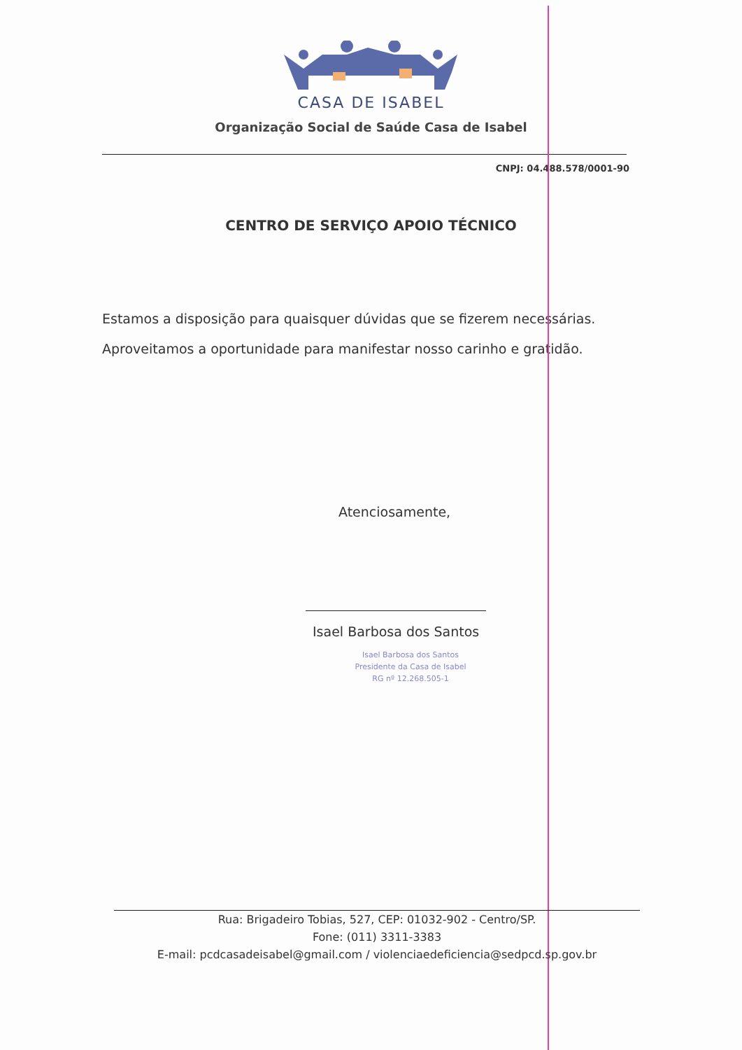CASA DE ISABEL
Organização Social de Saúde Casa de Isabel
CNPJ: 04.488.578/0001-90
CENTRO DE SERVIÇO APOIO TÉCNICO
Estamos a disposição para quaisquer dúvidas que se fizerem necessárias.
Aproveitamos a oportunidade para manifestar nosso carinho e gratidão.
Atenciosamente,
Isael Barbosa dos Santos
Isael Barbosa dos Santos
Presidente da Casa de Isabel
RG nº 12.268.505-1
Rua: Brigadeiro Tobias, 527, CEP: 01032-902 - Centro/SP.
Fone: (011) 3311-3383
E-mail: pcdcasadeisabel@gmail.com / violenciaedeficiencia@sedpcd.sp.gov.br